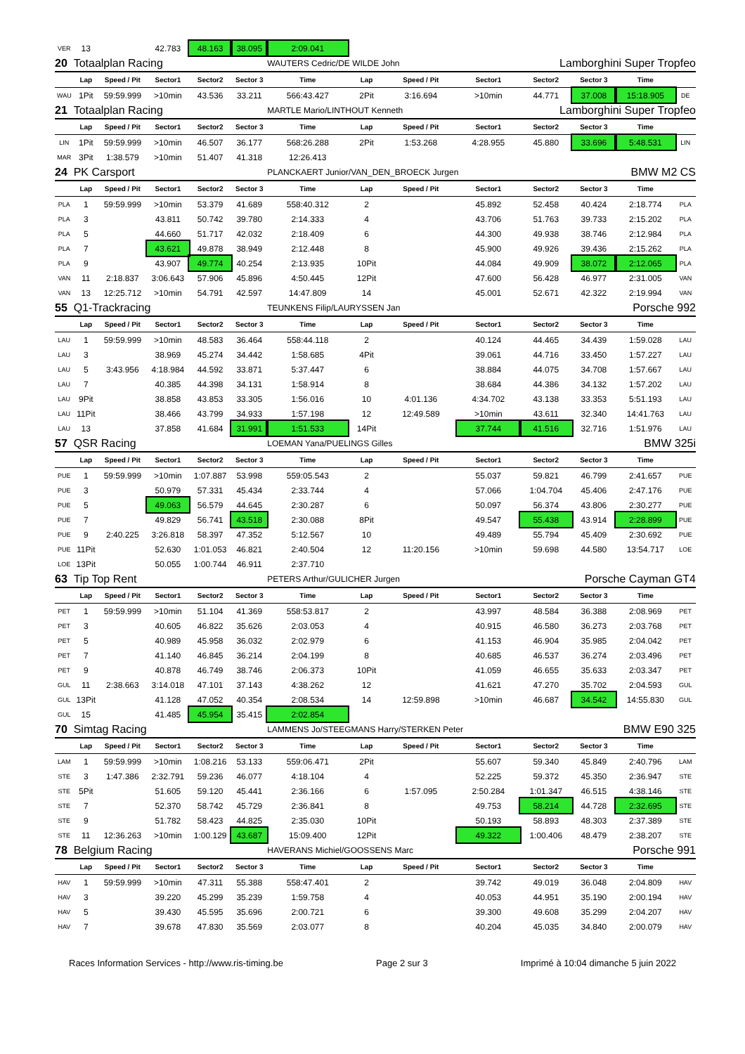| VER | 13 | | 42.783 | 48.163 | 38.095 | 2:09.041 | | | | | | | |
| 20 | Totaalplan Racing | | | | | WAUTERS Cedric/DE WILDE John | | | | Lamborghini Super Tropfeo | | | |
| | Lap | Speed / Pit | Sector1 | Sector2 | Sector 3 | Time | Lap | Speed / Pit | Sector1 | Sector2 | Sector 3 | Time | |
| WAU | 1Pit | 59:59.999 | >10min | 43.536 | 33.211 | 566:43.427 | 2Pit | 3:16.694 | >10min | 44.771 | 37.008 | 15:18.905 | DE |
| 21 | Totaalplan Racing | | | | | MARTLE Mario/LINTHOUT Kenneth | | | | Lamborghini Super Tropfeo | | | |
| | Lap | Speed / Pit | Sector1 | Sector2 | Sector 3 | Time | Lap | Speed / Pit | Sector1 | Sector2 | Sector 3 | Time | |
| LIN | 1Pit | 59:59.999 | >10min | 46.507 | 36.177 | 568:26.288 | 2Pit | 1:53.268 | 4:28.955 | 45.880 | 33.696 | 5:48.531 | LIN |
| MAR | 3Pit | 1:38.579 | >10min | 51.407 | 41.318 | 12:26.413 | | | | | | | |
| 24 | PK Carsport | | | | | PLANCKAERT Junior/VAN_DEN_BROECK Jurgen | | | | BMW M2 CS | | | |
| | Lap | Speed / Pit | Sector1 | Sector2 | Sector 3 | Time | Lap | Speed / Pit | Sector1 | Sector2 | Sector 3 | Time | |
| PLA | 1 | 59:59.999 | >10min | 53.379 | 41.689 | 558:40.312 | 2 | | 45.892 | 52.458 | 40.424 | 2:18.774 | PLA |
| PLA | 3 | | 43.811 | 50.742 | 39.780 | 2:14.333 | 4 | | 43.706 | 51.763 | 39.733 | 2:15.202 | PLA |
| PLA | 5 | | 44.660 | 51.717 | 42.032 | 2:18.409 | 6 | | 44.300 | 49.938 | 38.746 | 2:12.984 | PLA |
| PLA | 7 | | 43.621 | 49.878 | 38.949 | 2:12.448 | 8 | | 45.900 | 49.926 | 39.436 | 2:15.262 | PLA |
| PLA | 9 | | 43.907 | 49.774 | 40.254 | 2:13.935 | 10Pit | | 44.084 | 49.909 | 38.072 | 2:12.065 | PLA |
| VAN | 11 | 2:18.837 | 3:06.643 | 57.906 | 45.896 | 4:50.445 | 12Pit | | 47.600 | 56.428 | 46.977 | 2:31.005 | VAN |
| VAN | 13 | 12:25.712 | >10min | 54.791 | 42.597 | 14:47.809 | 14 | | 45.001 | 52.671 | 42.322 | 2:19.994 | VAN |
| 55 | Q1-Trackracing | | | | | TEUNKENS Filip/LAURYSSEN Jan | | | | Porsche 992 | | | |
| | Lap | Speed / Pit | Sector1 | Sector2 | Sector 3 | Time | Lap | Speed / Pit | Sector1 | Sector2 | Sector 3 | Time | |
| LAU | 1 | 59:59.999 | >10min | 48.583 | 36.464 | 558:44.118 | 2 | | 40.124 | 44.465 | 34.439 | 1:59.028 | LAU |
| LAU | 3 | | 38.969 | 45.274 | 34.442 | 1:58.685 | 4Pit | | 39.061 | 44.716 | 33.450 | 1:57.227 | LAU |
| LAU | 5 | 3:43.956 | 4:18.984 | 44.592 | 33.871 | 5:37.447 | 6 | | 38.884 | 44.075 | 34.708 | 1:57.667 | LAU |
| LAU | 7 | | 40.385 | 44.398 | 34.131 | 1:58.914 | 8 | | 38.684 | 44.386 | 34.132 | 1:57.202 | LAU |
| LAU | 9Pit | | 38.858 | 43.853 | 33.305 | 1:56.016 | 10 | 4:01.136 | 4:34.702 | 43.138 | 33.353 | 5:51.193 | LAU |
| LAU | 11Pit | | 38.466 | 43.799 | 34.933 | 1:57.198 | 12 | 12:49.589 | >10min | 43.611 | 32.340 | 14:41.763 | LAU |
| LAU | 13 | | 37.858 | 41.684 | 31.991 | 1:51.533 | 14Pit | | 37.744 | 41.516 | 32.716 | 1:51.976 | LAU |
| 57 | QSR Racing | | | | | LOEMAN Yana/PUELINGS Gilles | | | | BMW 325i | | | |
| | Lap | Speed / Pit | Sector1 | Sector2 | Sector 3 | Time | Lap | Speed / Pit | Sector1 | Sector2 | Sector 3 | Time | |
| PUE | 1 | 59:59.999 | >10min | 1:07.887 | 53.998 | 559:05.543 | 2 | | 55.037 | 59.821 | 46.799 | 2:41.657 | PUE |
| PUE | 3 | | 50.979 | 57.331 | 45.434 | 2:33.744 | 4 | | 57.066 | 1:04.704 | 45.406 | 2:47.176 | PUE |
| PUE | 5 | | 49.063 | 56.579 | 44.645 | 2:30.287 | 6 | | 50.097 | 56.374 | 43.806 | 2:30.277 | PUE |
| PUE | 7 | | 49.829 | 56.741 | 43.518 | 2:30.088 | 8Pit | | 49.547 | 55.438 | 43.914 | 2:28.899 | PUE |
| PUE | 9 | 2:40.225 | 3:26.818 | 58.397 | 47.352 | 5:12.567 | 10 | | 49.489 | 55.794 | 45.409 | 2:30.692 | PUE |
| PUE | 11Pit | | 52.630 | 1:01.053 | 46.821 | 2:40.504 | 12 | 11:20.156 | >10min | 59.698 | 44.580 | 13:54.717 | LOE |
| LOE | 13Pit | | 50.055 | 1:00.744 | 46.911 | 2:37.710 | | | | | | | |
| 63 | Tip Top Rent | | | | | PETERS Arthur/GULICHER Jurgen | | | | Porsche Cayman GT4 | | | |
| | Lap | Speed / Pit | Sector1 | Sector2 | Sector 3 | Time | Lap | Speed / Pit | Sector1 | Sector2 | Sector 3 | Time | |
| PET | 1 | 59:59.999 | >10min | 51.104 | 41.369 | 558:53.817 | 2 | | 43.997 | 48.584 | 36.388 | 2:08.969 | PET |
| PET | 3 | | 40.605 | 46.822 | 35.626 | 2:03.053 | 4 | | 40.915 | 46.580 | 36.273 | 2:03.768 | PET |
| PET | 5 | | 40.989 | 45.958 | 36.032 | 2:02.979 | 6 | | 41.153 | 46.904 | 35.985 | 2:04.042 | PET |
| PET | 7 | | 41.140 | 46.845 | 36.214 | 2:04.199 | 8 | | 40.685 | 46.537 | 36.274 | 2:03.496 | PET |
| PET | 9 | | 40.878 | 46.749 | 38.746 | 2:06.373 | 10Pit | | 41.059 | 46.655 | 35.633 | 2:03.347 | PET |
| GUL | 11 | 2:38.663 | 3:14.018 | 47.101 | 37.143 | 4:38.262 | 12 | | 41.621 | 47.270 | 35.702 | 2:04.593 | GUL |
| GUL | 13Pit | | 41.128 | 47.052 | 40.354 | 2:08.534 | 14 | 12:59.898 | >10min | 46.687 | 34.542 | 14:55.830 | GUL |
| GUL | 15 | | 41.485 | 45.954 | 35.415 | 2:02.854 | | | | | | | |
| 70 | Simtag Racing | | | | | LAMMENS Jo/STEEGMANS Harry/STERKEN Peter | | | | BMW E90 325 | | | |
| | Lap | Speed / Pit | Sector1 | Sector2 | Sector 3 | Time | Lap | Speed / Pit | Sector1 | Sector2 | Sector 3 | Time | |
| LAM | 1 | 59:59.999 | >10min | 1:08.216 | 53.133 | 559:06.471 | 2Pit | | 55.607 | 59.340 | 45.849 | 2:40.796 | LAM |
| STE | 3 | 1:47.386 | 2:32.791 | 59.236 | 46.077 | 4:18.104 | 4 | | 52.225 | 59.372 | 45.350 | 2:36.947 | STE |
| STE | 5Pit | | 51.605 | 59.120 | 45.441 | 2:36.166 | 6 | 1:57.095 | 2:50.284 | 1:01.347 | 46.515 | 4:38.146 | STE |
| STE | 7 | | 52.370 | 58.742 | 45.729 | 2:36.841 | 8 | | 49.753 | 58.214 | 44.728 | 2:32.695 | STE |
| STE | 9 | | 51.782 | 58.423 | 44.825 | 2:35.030 | 10Pit | | 50.193 | 58.893 | 48.303 | 2:37.389 | STE |
| STE | 11 | 12:36.263 | >10min | 1:00.129 | 43.687 | 15:09.400 | 12Pit | | 49.322 | 1:00.406 | 48.479 | 2:38.207 | STE |
| 78 | Belgium Racing | | | | | HAVERANS Michiel/GOOSSENS Marc | | | | Porsche 991 | | | |
| | Lap | Speed / Pit | Sector1 | Sector2 | Sector 3 | Time | Lap | Speed / Pit | Sector1 | Sector2 | Sector 3 | Time | |
| HAV | 1 | 59:59.999 | >10min | 47.311 | 55.388 | 558:47.401 | 2 | | 39.742 | 49.019 | 36.048 | 2:04.809 | HAV |
| HAV | 3 | | 39.220 | 45.299 | 35.239 | 1:59.758 | 4 | | 40.053 | 44.951 | 35.190 | 2:00.194 | HAV |
| HAV | 5 | | 39.430 | 45.595 | 35.696 | 2:00.721 | 6 | | 39.300 | 49.608 | 35.299 | 2:04.207 | HAV |
| HAV | 7 | | 39.678 | 47.830 | 35.569 | 2:03.077 | 8 | | 40.204 | 45.035 | 34.840 | 2:00.079 | HAV |
Races Information Services - http://www.ris-timing.be Page 2 sur 3 Imprimé à 10:04 dimanche 5 juin 2022